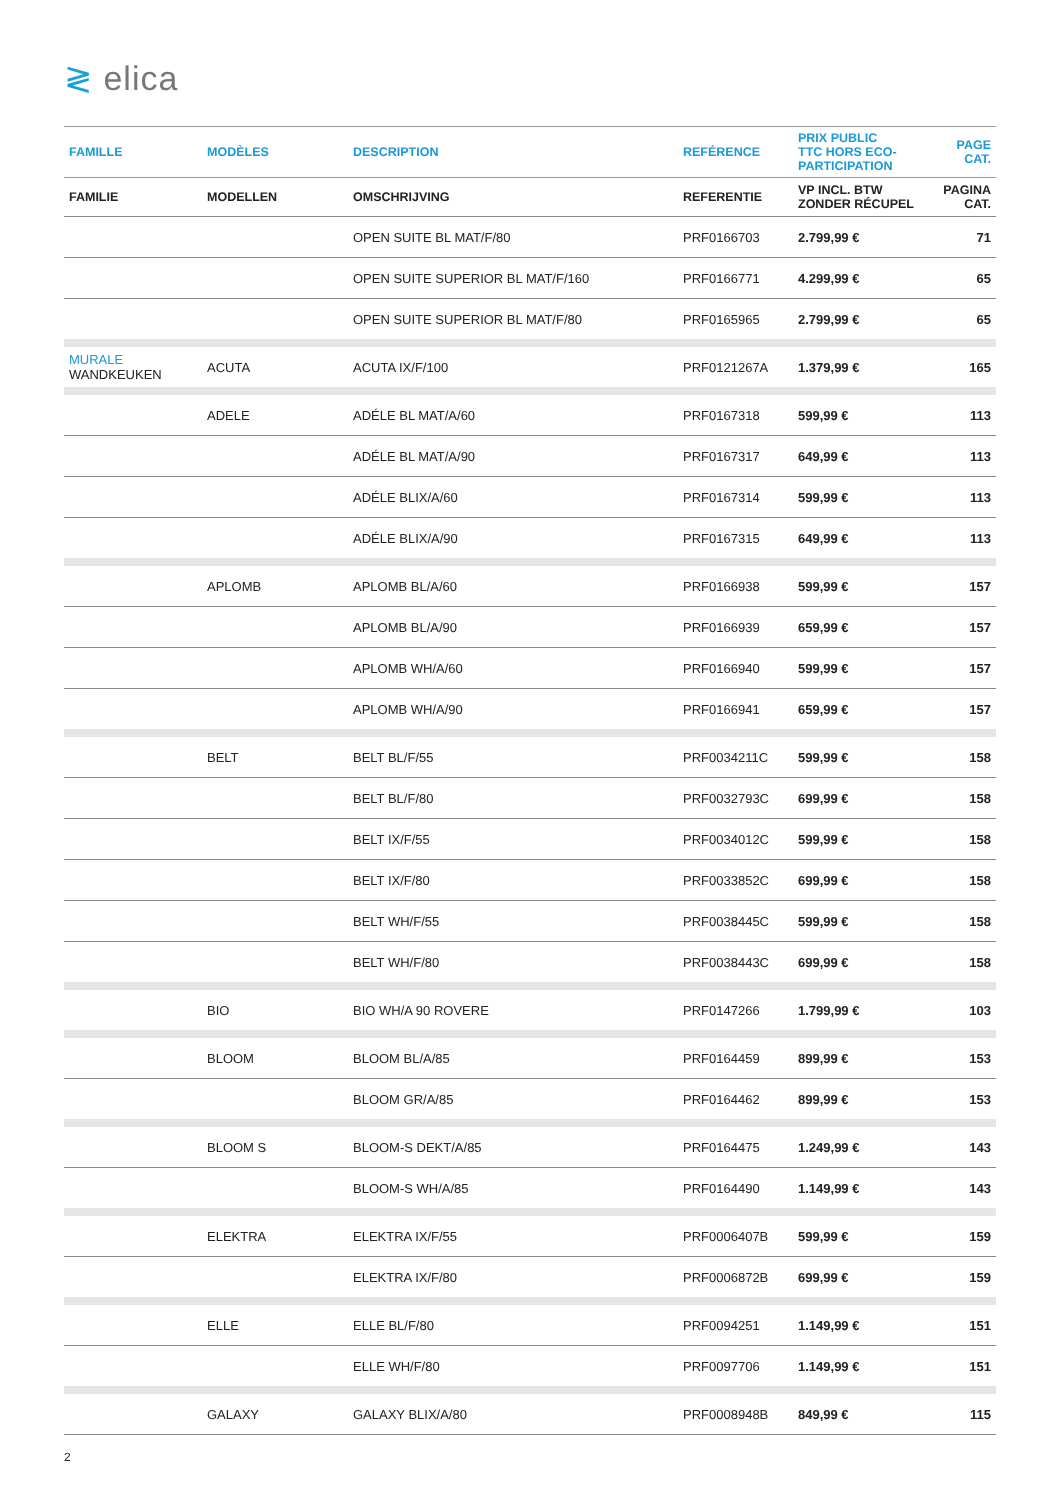≷ elica
| FAMILLE | MODÈLES | DESCRIPTION | REFÉRENCE | PRIX PUBLIC TTC HORS ECO- PARTICIPATION | PAGE CAT. |
| --- | --- | --- | --- | --- | --- |
| FAMILIE | MODELLEN | OMSCHRIJVING | REFERENTIE | VP INCL. BTW ZONDER RÉCUPEL | PAGINA CAT. |
| | | OPEN SUITE BL MAT/F/80 | PRF0166703 | 2.799,99 € | 71 |
| | | OPEN SUITE SUPERIOR BL MAT/F/160 | PRF0166771 | 4.299,99 € | 65 |
| | | OPEN SUITE SUPERIOR BL MAT/F/80 | PRF0165965 | 2.799,99 € | 65 |
| MURALE WANDKEUKEN | ACUTA | ACUTA IX/F/100 | PRF0121267A | 1.379,99 € | 165 |
| | ADELE | ADÉLE BL MAT/A/60 | PRF0167318 | 599,99 € | 113 |
| | | ADÉLE BL MAT/A/90 | PRF0167317 | 649,99 € | 113 |
| | | ADÉLE BLIX/A/60 | PRF0167314 | 599,99 € | 113 |
| | | ADÉLE BLIX/A/90 | PRF0167315 | 649,99 € | 113 |
| | APLOMB | APLOMB BL/A/60 | PRF0166938 | 599,99 € | 157 |
| | | APLOMB BL/A/90 | PRF0166939 | 659,99 € | 157 |
| | | APLOMB WH/A/60 | PRF0166940 | 599,99 € | 157 |
| | | APLOMB WH/A/90 | PRF0166941 | 659,99 € | 157 |
| | BELT | BELT BL/F/55 | PRF0034211C | 599,99 € | 158 |
| | | BELT BL/F/80 | PRF0032793C | 699,99 € | 158 |
| | | BELT IX/F/55 | PRF0034012C | 599,99 € | 158 |
| | | BELT IX/F/80 | PRF0033852C | 699,99 € | 158 |
| | | BELT WH/F/55 | PRF0038445C | 599,99 € | 158 |
| | | BELT WH/F/80 | PRF0038443C | 699,99 € | 158 |
| | BIO | BIO WH/A 90 ROVERE | PRF0147266 | 1.799,99 € | 103 |
| | BLOOM | BLOOM BL/A/85 | PRF0164459 | 899,99 € | 153 |
| | | BLOOM GR/A/85 | PRF0164462 | 899,99 € | 153 |
| | BLOOM S | BLOOM-S DEKT/A/85 | PRF0164475 | 1.249,99 € | 143 |
| | | BLOOM-S WH/A/85 | PRF0164490 | 1.149,99 € | 143 |
| | ELEKTRA | ELEKTRA IX/F/55 | PRF0006407B | 599,99 € | 159 |
| | | ELEKTRA IX/F/80 | PRF0006872B | 699,99 € | 159 |
| | ELLE | ELLE BL/F/80 | PRF0094251 | 1.149,99 € | 151 |
| | | ELLE WH/F/80 | PRF0097706 | 1.149,99 € | 151 |
| | GALAXY | GALAXY BLIX/A/80 | PRF0008948B | 849,99 € | 115 |
2